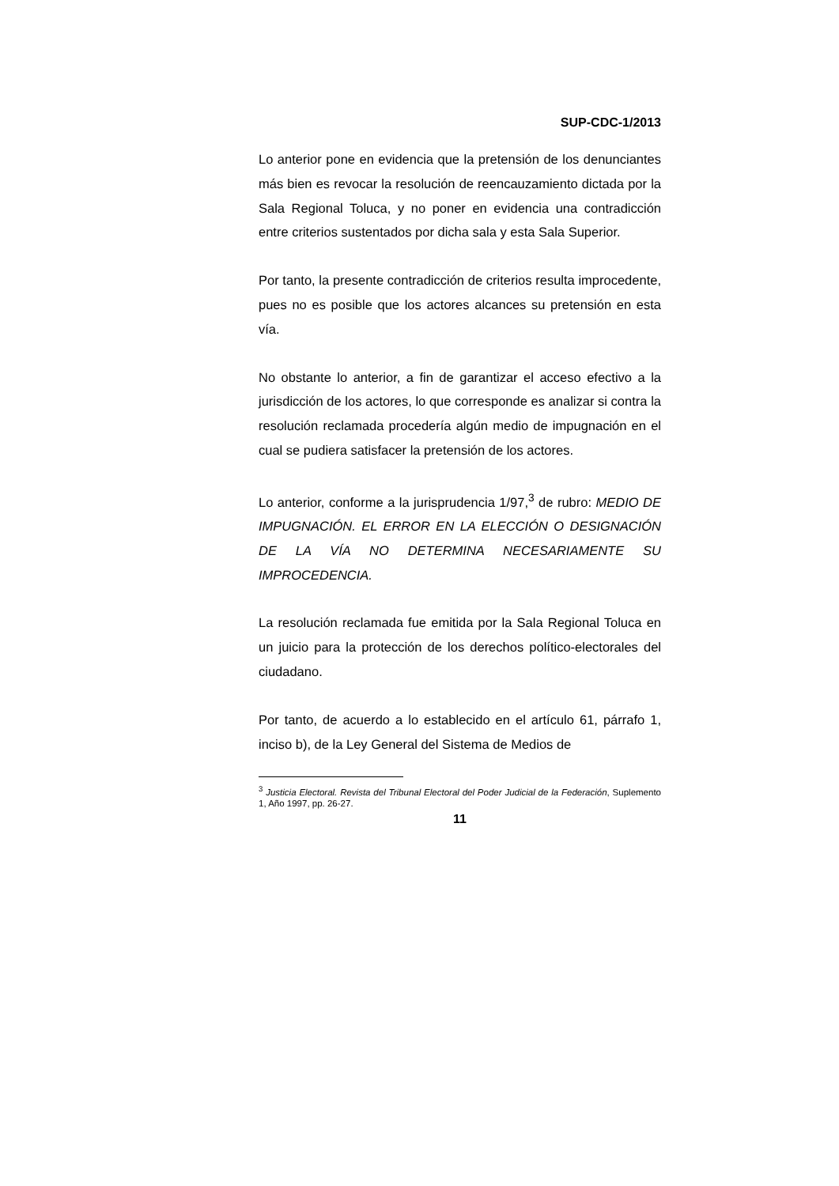SUP-CDC-1/2013
Lo anterior pone en evidencia que la pretensión de los denunciantes más bien es revocar la resolución de reencauzamiento dictada por la Sala Regional Toluca, y no poner en evidencia una contradicción entre criterios sustentados por dicha sala y esta Sala Superior.
Por tanto, la presente contradicción de criterios resulta improcedente, pues no es posible que los actores alcances su pretensión en esta vía.
No obstante lo anterior, a fin de garantizar el acceso efectivo a la jurisdicción de los actores, lo que corresponde es analizar si contra la resolución reclamada procedería algún medio de impugnación en el cual se pudiera satisfacer la pretensión de los actores.
Lo anterior, conforme a la jurisprudencia 1/97,<sup>3</sup> de rubro: MEDIO DE IMPUGNACIÓN. EL ERROR EN LA ELECCIÓN O DESIGNACIÓN DE LA VÍA NO DETERMINA NECESARIAMENTE SU IMPROCEDENCIA.
La resolución reclamada fue emitida por la Sala Regional Toluca en un juicio para la protección de los derechos político-electorales del ciudadano.
Por tanto, de acuerdo a lo establecido en el artículo 61, párrafo 1, inciso b), de la Ley General del Sistema de Medios de
<sup>3</sup> Justicia Electoral. Revista del Tribunal Electoral del Poder Judicial de la Federación, Suplemento 1, Año 1997, pp. 26-27.
11